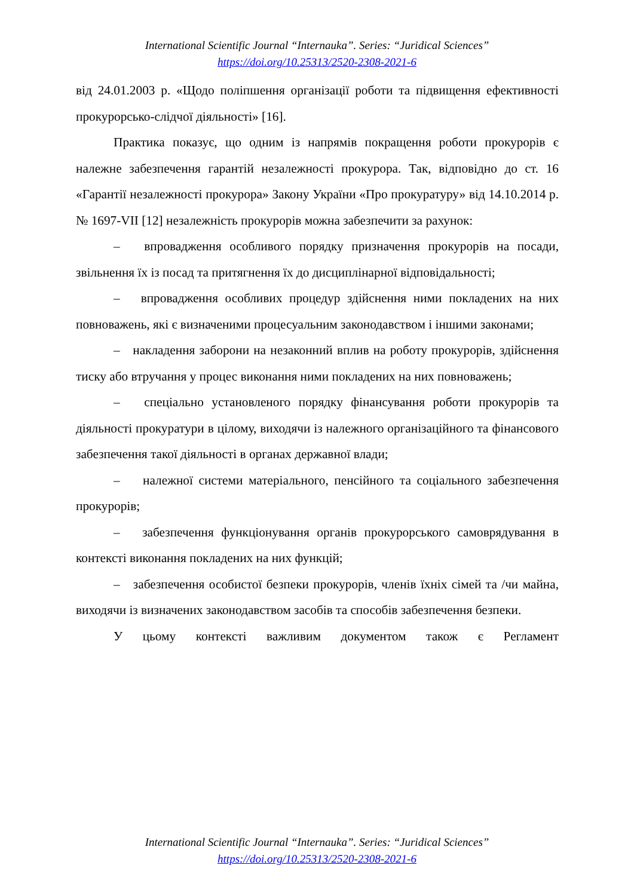International Scientific Journal “Internauka”. Series: “Juridical Sciences”
https://doi.org/10.25313/2520-2308-2021-6
від 24.01.2003 р. «Щодо поліпшення організації роботи та підвищення ефективності прокурорсько-слідчої діяльності» [16].
Практика показує, що одним із напрямів покращення роботи прокурорів є належне забезпечення гарантій незалежності прокурора. Так, відповідно до ст. 16 «Гарантії незалежності прокурора» Закону України «Про прокуратуру» від 14.10.2014 р. № 1697-VII [12] незалежність прокурорів можна забезпечити за рахунок:
– впровадження особливого порядку призначення прокурорів на посади, звільнення їх із посад та притягнення їх до дисциплінарної відповідальності;
– впровадження особливих процедур здійснення ними покладених на них повноважень, які є визначеними процесуальним законодавством і іншими законами;
– накладення заборони на незаконний вплив на роботу прокурорів, здійснення тиску або втручання у процес виконання ними покладених на них повноважень;
– спеціально установленого порядку фінансування роботи прокурорів та діяльності прокуратури в цілому, виходячи із належного організаційного та фінансового забезпечення такої діяльності в органах державної влади;
– належної системи матеріального, пенсійного та соціального забезпечення прокурорів;
– забезпечення функціонування органів прокурорського самоврядування в контексті виконання покладених на них функцій;
– забезпечення особистої безпеки прокурорів, членів їхніх сімей та /чи майна, виходячи із визначених законодавством засобів та способів забезпечення безпеки.
У цьому контексті важливим документом також є Регламент
International Scientific Journal “Internauka”. Series: “Juridical Sciences”
https://doi.org/10.25313/2520-2308-2021-6